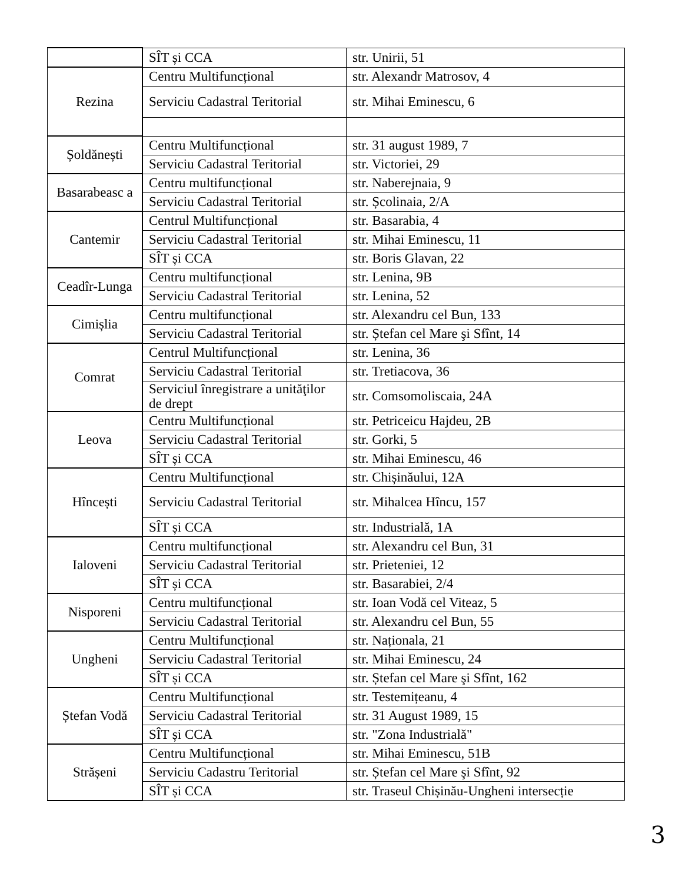| | SÎT și CCA | str. Unirii, 51 |
| Rezina | Centru Multifuncțional | str. Alexandr Matrosov, 4 |
| | Serviciu Cadastral Teritorial | str. Mihai Eminescu, 6 |
| Șoldănești | Centru Multifuncțional | str. 31 august 1989, 7 |
| | Serviciu Cadastral Teritorial | str. Victoriei, 29 |
| Basarabeasc a | Centru multifuncțional | str. Naberejnaia, 9 |
| | Serviciu Cadastral Teritorial | str. Școlinaia, 2/A |
| Cantemir | Centrul Multifuncțional | str. Basarabia, 4 |
| | Serviciu Cadastral Teritorial | str. Mihai Eminescu, 11 |
| | SÎT și CCA | str. Boris Glavan, 22 |
| Ceadîr-Lunga | Centru multifuncțional | str. Lenina, 9B |
| | Serviciu Cadastral Teritorial | str. Lenina, 52 |
| Cimișlia | Centru multifuncțional | str. Alexandru cel Bun, 133 |
| | Serviciu Cadastral Teritorial | str. Ștefan cel Mare şi Sfînt, 14 |
| Comrat | Centrul Multifuncțional | str. Lenina, 36 |
| | Serviciu Cadastral Teritorial | str. Tretiacova, 36 |
| | Serviciul înregistrare a unităţilor de drept | str. Comsomoliscaia, 24A |
| Leova | Centru Multifuncțional | str. Petriceicu Hajdeu, 2B |
| | Serviciu Cadastral Teritorial | str. Gorki, 5 |
| | SÎT și CCA | str. Mihai Eminescu, 46 |
| Hîncești | Centru Multifuncțional | str. Chișinăului, 12A |
| | Serviciu Cadastral Teritorial | str. Mihalcea Hîncu, 157 |
| | SÎT și CCA | str. Industrială, 1A |
| Ialoveni | Centru multifuncțional | str. Alexandru cel Bun, 31 |
| | Serviciu Cadastral Teritorial | str. Prieteniei, 12 |
| | SÎT și CCA | str. Basarabiei, 2/4 |
| Nisporeni | Centru multifuncțional | str. Ioan Vodă cel Viteaz, 5 |
| | Serviciu Cadastral Teritorial | str. Alexandru cel Bun, 55 |
| Ungheni | Centru Multifuncțional | str. Naționala, 21 |
| | Serviciu Cadastral Teritorial | str. Mihai Eminescu, 24 |
| | SÎT și CCA | str. Ștefan cel Mare şi Sfînt, 162 |
| Ștefan Vodă | Centru Multifuncțional | str. Testemițeanu, 4 |
| | Serviciu Cadastral Teritorial | str. 31 August 1989, 15 |
| | SÎT și CCA | str. "Zona Industrială" |
| Strășeni | Centru Multifuncțional | str. Mihai Eminescu, 51B |
| | Serviciu Cadastru Teritorial | str. Ștefan cel Mare şi Sfînt, 92 |
| | SÎT și CCA | str. Traseul Chișinău-Ungheni intersecție |
3